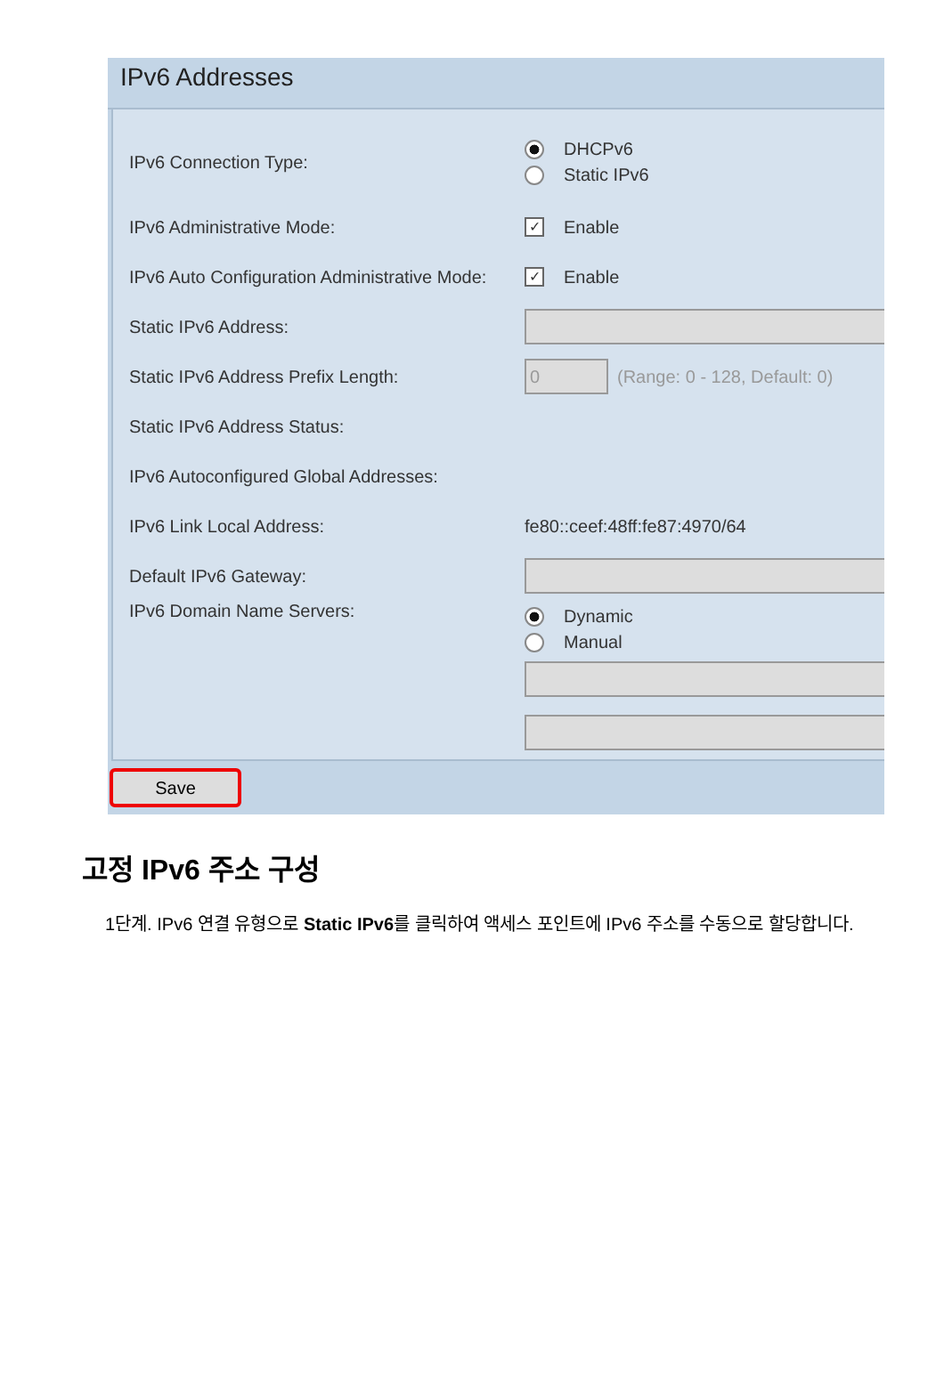IPv6 Addresses
IPv6 Connection Type:
DHCPv6
Static IPv6
IPv6 Administrative Mode:
✓ Enable
IPv6 Auto Configuration Administrative Mode:
✓ Enable
Static IPv6 Address:
Static IPv6 Address Prefix Length:
0
(Range: 0 - 128, Default: 0)
Static IPv6 Address Status:
IPv6 Autoconfigured Global Addresses:
IPv6 Link Local Address: fe80::ceef:48ff:fe87:4970/64
Default IPv6 Gateway:
IPv6 Domain Name Servers:
Dynamic
Manual
Save
고정 IPv6 주소 구성
1단계. IPv6 연결 유형으로 Static IPv6를 클릭하여 액세스 포인트에 IPv6 주소를 수동으로 할당합니다.